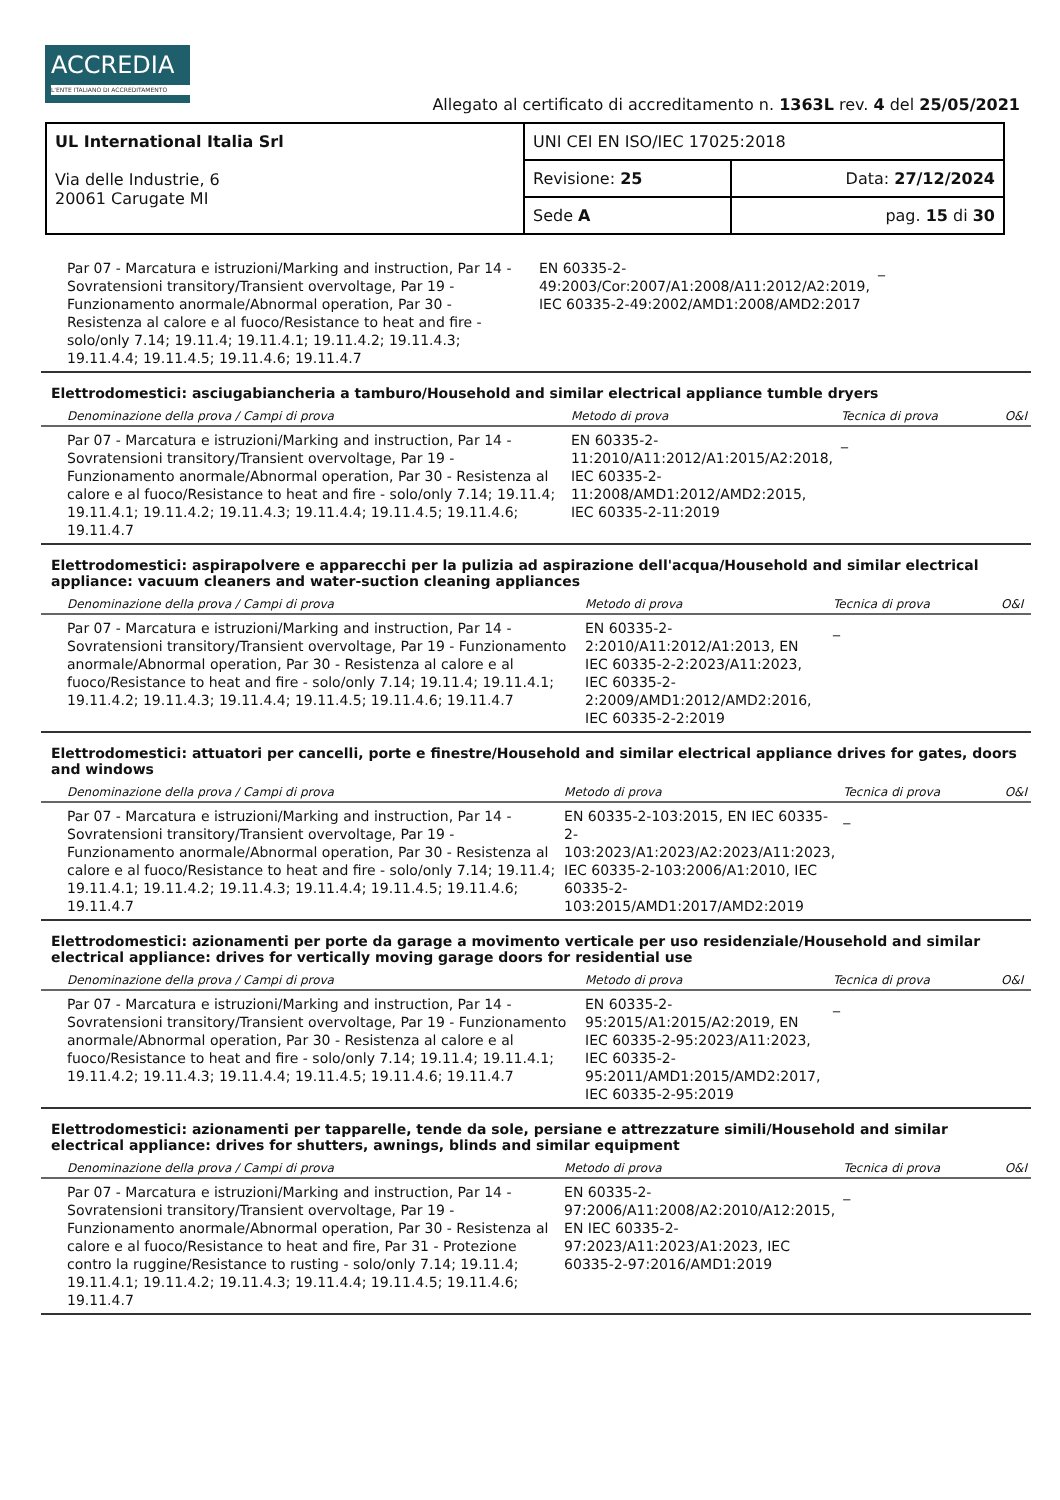ACCREDIA
L'ENTE ITALIANO DI ACCREDITAMENTO
Allegato al certificato di accreditamento n. 1363L rev. 4 del 25/05/2021
| UL International Italia Srl Via delle Industrie, 6 20061 Carugate MI | UNI CEI EN ISO/IEC 17025:2018 | |
| | Revisione: 25 | Data: 27/12/2024 |
| | Sede A | pag. 15 di 30 |
| Par 07 - Marcatura e istruzioni/Marking and instruction, Par 14 - Sovratensioni transitory/Transient overvoltage, Par 19 - Funzionamento anormale/Abnormal operation, Par 30 - Resistenza al calore e al fuoco/Resistance to heat and fire - solo/only 7.14; 19.11.4; 19.11.4.1; 19.11.4.2; 19.11.4.3; 19.11.4.4; 19.11.4.5; 19.11.4.6; 19.11.4.7 | EN 60335-2-49:2003/Cor:2007/A1:2008/A11:2012/A2:2019, IEC 60335-2-49:2002/AMD1:2008/AMD2:2017 | _ | |
Elettrodomestici: asciugabiancheria a tamburo/Household and similar electrical appliance tumble dryers
| Denominazione della prova / Campi di prova | Metodo di prova | Tecnica di prova | O&I |
| --- | --- | --- | --- |
| Par 07 - Marcatura e istruzioni/Marking and instruction, Par 14 - Sovratensioni transitory/Transient overvoltage, Par 19 - Funzionamento anormale/Abnormal operation, Par 30 - Resistenza al calore e al fuoco/Resistance to heat and fire - solo/only 7.14; 19.11.4; 19.11.4.1; 19.11.4.2; 19.11.4.3; 19.11.4.4; 19.11.4.5; 19.11.4.6; 19.11.4.7 | EN 60335-2-11:2010/A11:2012/A1:2015/A2:2018, IEC 60335-2-11:2008/AMD1:2012/AMD2:2015, IEC 60335-2-11:2019 | _ | |
Elettrodomestici: aspirapolvere e apparecchi per la pulizia ad aspirazione dell'acqua/Household and similar electrical appliance: vacuum cleaners and water-suction cleaning appliances
| Denominazione della prova / Campi di prova | Metodo di prova | Tecnica di prova | O&I |
| --- | --- | --- | --- |
| Par 07 - Marcatura e istruzioni/Marking and instruction, Par 14 - Sovratensioni transitory/Transient overvoltage, Par 19 - Funzionamento anormale/Abnormal operation, Par 30 - Resistenza al calore e al fuoco/Resistance to heat and fire - solo/only 7.14; 19.11.4; 19.11.4.1; 19.11.4.2; 19.11.4.3; 19.11.4.4; 19.11.4.5; 19.11.4.6; 19.11.4.7 | EN 60335-2-2:2010/A11:2012/A1:2013, EN IEC 60335-2-2:2023/A11:2023, IEC 60335-2-2:2009/AMD1:2012/AMD2:2016, IEC 60335-2-2:2019 | _ | |
Elettrodomestici: attuatori per cancelli, porte e finestre/Household and similar electrical appliance drives for gates, doors and windows
| Denominazione della prova / Campi di prova | Metodo di prova | Tecnica di prova | O&I |
| --- | --- | --- | --- |
| Par 07 - Marcatura e istruzioni/Marking and instruction, Par 14 - Sovratensioni transitory/Transient overvoltage, Par 19 - Funzionamento anormale/Abnormal operation, Par 30 - Resistenza al calore e al fuoco/Resistance to heat and fire - solo/only 7.14; 19.11.4; 19.11.4.1; 19.11.4.2; 19.11.4.3; 19.11.4.4; 19.11.4.5; 19.11.4.6; 19.11.4.7 | EN 60335-2-103:2015, EN IEC 60335-2-103:2023/A1:2023/A2:2023/A11:2023, IEC 60335-2-103:2006/A1:2010, IEC 60335-2-103:2015/AMD1:2017/AMD2:2019 | _ | |
Elettrodomestici: azionamenti per porte da garage a movimento verticale per uso residenziale/Household and similar electrical appliance: drives for vertically moving garage doors for residential use
| Denominazione della prova / Campi di prova | Metodo di prova | Tecnica di prova | O&I |
| --- | --- | --- | --- |
| Par 07 - Marcatura e istruzioni/Marking and instruction, Par 14 - Sovratensioni transitory/Transient overvoltage, Par 19 - Funzionamento anormale/Abnormal operation, Par 30 - Resistenza al calore e al fuoco/Resistance to heat and fire - solo/only 7.14; 19.11.4; 19.11.4.1; 19.11.4.2; 19.11.4.3; 19.11.4.4; 19.11.4.5; 19.11.4.6; 19.11.4.7 | EN 60335-2-95:2015/A1:2015/A2:2019, EN IEC 60335-2-95:2023/A11:2023, IEC 60335-2-95:2011/AMD1:2015/AMD2:2017, IEC 60335-2-95:2019 | _ | |
Elettrodomestici: azionamenti per tapparelle, tende da sole, persiane e attrezzature simili/Household and similar electrical appliance: drives for shutters, awnings, blinds and similar equipment
| Denominazione della prova / Campi di prova | Metodo di prova | Tecnica di prova | O&I |
| --- | --- | --- | --- |
| Par 07 - Marcatura e istruzioni/Marking and instruction, Par 14 - Sovratensioni transitory/Transient overvoltage, Par 19 - Funzionamento anormale/Abnormal operation, Par 30 - Resistenza al calore e al fuoco/Resistance to heat and fire, Par 31 - Protezione contro la ruggine/Resistance to rusting - solo/only 7.14; 19.11.4; 19.11.4.1; 19.11.4.2; 19.11.4.3; 19.11.4.4; 19.11.4.5; 19.11.4.6; 19.11.4.7 | EN 60335-2-97:2006/A11:2008/A2:2010/A12:2015, EN IEC 60335-2-97:2023/A11:2023/A1:2023, IEC 60335-2-97:2016/AMD1:2019 | _ | |